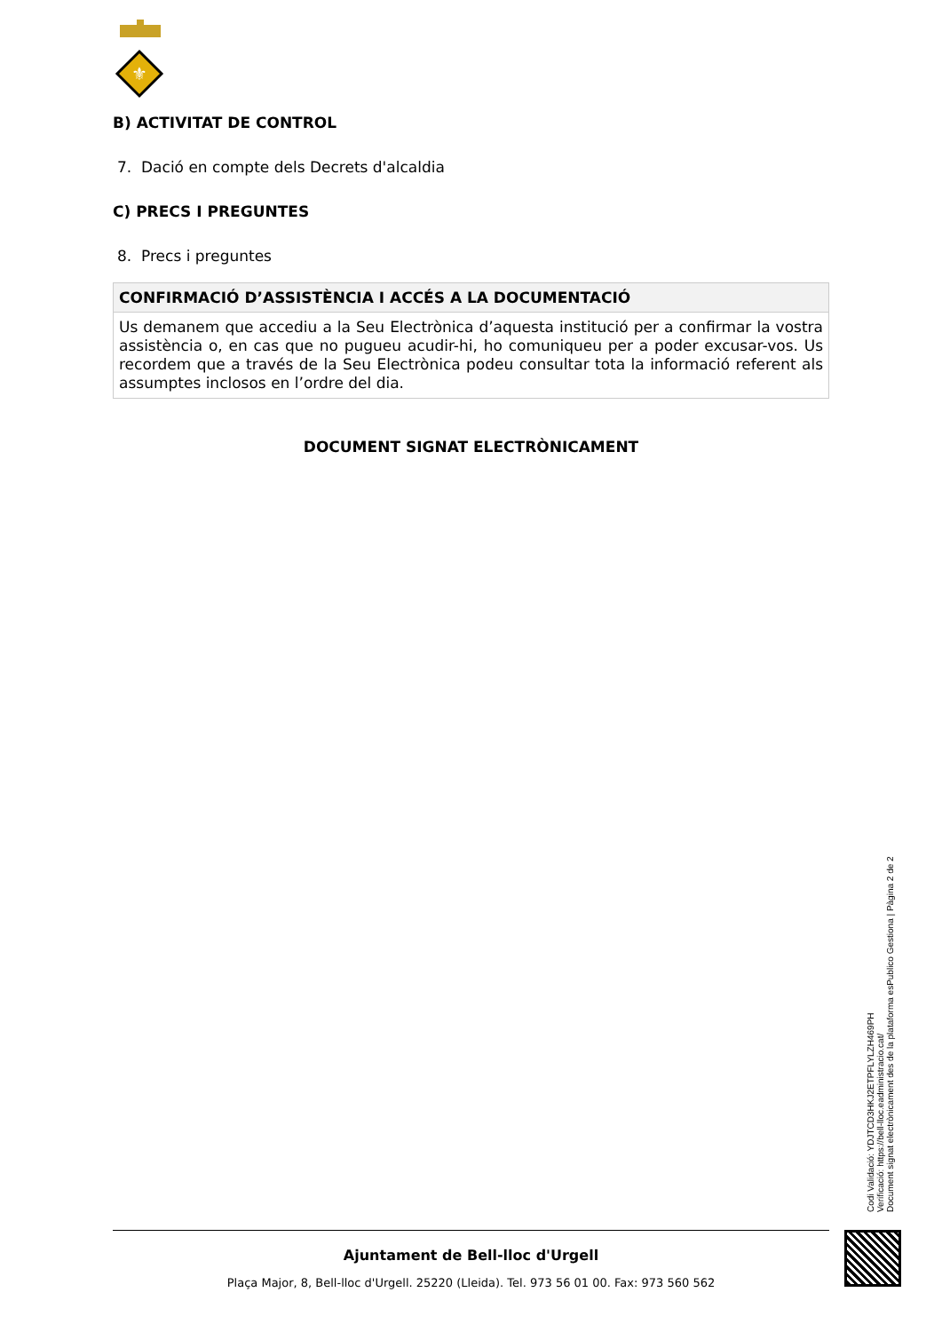⚜
B) ACTIVITAT DE CONTROL
7. Dació en compte dels Decrets d'alcaldia
C) PRECS I PREGUNTES
8. Precs i preguntes
| CONFIRMACIÓ D’ASSISTÈNCIA I ACCÉS A LA DOCUMENTACIÓ |
| --- |
| Us demanem que accediu a la Seu Electrònica d’aquesta institució per a confirmar la vostra assistència o, en cas que no pugueu acudir-hi, ho comuniqueu per a poder excusar-vos. Us recordem que a través de la Seu Electrònica podeu consultar tota la informació referent als assumptes inclosos en l’ordre del dia. |
DOCUMENT SIGNAT ELECTRÒNICAMENT
Ajuntament de Bell-lloc d'Urgell
Plaça Major, 8, Bell-lloc d'Urgell. 25220 (Lleida). Tel. 973 56 01 00. Fax: 973 560 562
Codi Validació: YDJTCD3HKJ2ETPFLYLZH469PH
Verificació: https://bell-lloc.eadministracio.cat/
Document signat electrònicament des de la plataforma esPublico Gestiona | Pàgina 2 de 2